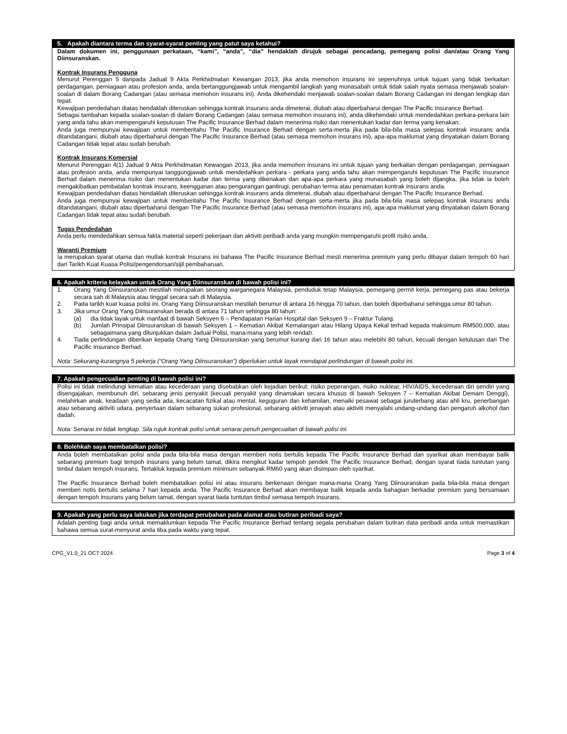5. Apakah diantara terma dan syarat-syarat penting yang patut saya ketahui?
Dalam dokumen ini, penggunaan perkataan, “kami”, “anda”, “dia” hendaklah dirujuk sebagai pencadang, pemegang polisi dan/atau Orang Yang Diinsuranskan.
Kontrak Insurans Pengguna
Menurut Perenggan 5 daripada Jadual 9 Akta Perkhidmatan Kewangan 2013, jika anda memohon insurans ini sepenuhnya untuk tujuan yang tidak berkaitan perdagangan, perniagaan atau profesion anda, anda bertanggungjawab untuk mengambil langkah yang munasabah untuk tidak salah nyata semasa menjawab soalan-soalan di dalam Borang Cadangan (atau semasa memohon insurans ini). Anda dikehendaki menjawab soalan-soalan dalam Borang Cadangan ini dengan lengkap dan tepat.
Kewajipan pendedahan diatas hendaklah diteruskan sehingga kontrak insurans anda dimeterai, diubah atau diperbaharui dengan The Pacific Insurance Berhad.
Sebagai tambahan kepada soalan-soalan di dalam Borang Cadangan (atau semasa memohon insurans ini), anda dikehendaki untuk mendedahkan perkara-perkara lain yang anda tahu akan mempengaruhi keputusan The Pacific Insurance Berhad dalam menerima risiko dan menentukan kadar dan terma yang kenakan.
Anda juga mempunyai kewajipan untuk memberitahu The Pacific Insurance Berhad dengan serta-merta jika pada bila-bila masa selepas kontrak insurans anda ditandatangani, diubah atau diperbaharui dengan The Pacific Insurance Berhad (atau semasa memohon insurans ini), apa-apa maklumat yang dinyatakan dalam Borang Cadangan tidak tepat atau sudah berubah.
Kontrak Insurans Komersial
Menurut Perenggan 4(1) Jadual 9 Akta Perkhidmatan Kewangan 2013, jika anda memohon insurans ini untuk tujuan yang berkaitan dengan perdagangan, perniagaan atau profesion anda, anda mempunyai tanggungjawab untuk mendedahkan perkara - perkara yang anda tahu akan mempengaruhi keputusan The Pacific Insurance Berhad dalam menerima risiko dan menentukan kadar dan terma yang dikenakan dan apa-apa perkara yang munasabah yang boleh dijangka, jika tidak ia boleh mengakibatkan pembatalan kontrak insurans, keengganan atau pengurangan gantirugi, perubahan terma atau penamatan kontrak insurans anda.
Kewajipan pendedahan diatas hendaklah diteruskan sehingga kontrak insurans anda dimeterai, diubah atau diperbaharui dengan The Pacific Insurance Berhad.
Anda juga mempunyai kewajipan untuk memberitahu The Pacific Insurance Berhad dengan serta-merta jika pada bila-bila masa selepas kontrak insurans anda ditandatangani, diubah atau diperbaharui dengan The Pacific Insurance Berhad (atau semasa memohon insurans ini), apa-apa maklumat yang dinyatakan dalam Borang Cadangan tidak tepat atau sudah berubah.
Tugas Pendedahan
Anda perlu mendedahkan semua fakta material seperti pekerjaan dan aktiviti peribadi anda yang mungkin mempengaruhi profil risiko anda.
Waranti Premium
Ia merupakan syarat utama dan mutlak kontrak Insurans ini bahawa The Pacific Insurance Berhad mesti menerima premium yang perlu dibayar dalam tempoh 60 hari dari Tarikh Kuat Kuasa Polisi/pengendorsan/sijil pembaharuan.
6. Apakah kriteria kelayakan untuk Orang Yang Diinsuranskan di bawah polisi ini?
1. Orang Yang Diinsuranskan mestilah merupakan seorang warganegara Malaysia, penduduk tetap Malaysia, pemegang permit kerja, pemegang pas atau bekerja secara sah di Malaysia atau tinggal secara sah di Malaysia.
2. Pada tarikh kuat kuasa polisi ini, Orang Yang Diinsuranskan mestilah berumur di antara 16 hingga 70 tahun, dan boleh diperbaharui sehingga umur 80 tahun.
3. Jika umur Orang Yang Diinsuranskan berada di antara 71 tahun sehingga 80 tahun:
(a) dia tidak layak untuk manfaat di bawah Seksyen 6 – Pendapatan Harian Hospital dan Seksyen 9 – Fraktur Tulang.
(b) Jumlah Prinsipal Diinsuranskan di bawah Seksyen 1 – Kematian Akibat Kemalangan atau Hilang Upaya Kekal terhad kepada maksimum RM500,000, atau sebagaimana yang ditunjukkan dalam Jadual Polisi, mana-mana yang lebih rendah.
4. Tiada perlindungan diberikan kepada Orang Yang Diinsuranskan yang berumur kurang dari 16 tahun atau melebihi 80 tahun, kecuali dengan kelulusan dari The Pacific Insurance Berhad.
Nota: Sekurang-kurangnya 5 pekerja (“Orang Yang Diinsuranskan”) diperlukan untuk layak mendapat perlindungan di bawah polisi ini.
7. Apakah pengecualian penting di bawah polisi ini?
Polisi ini tidak melindungi kematian atau kecederaan yang disebabkan oleh kejadian berikut: risiko peperangan, risiko nuklear, HIV/AIDS, kecederaan diri sendiri yang disengajakan, membunuh diri, sebarang jenis penyakit (kecuali penyakit yang dinamakan secara khusus di bawah Seksyen 7 – Kematian Akibat Demam Denggi), melahirkan anak, keadaan yang sedia ada, kecacatan fizikal atau mental, keguguran dan kehamilan, menaiki pesawat sebagai juruterbang atau ahli kru, penerbangan atau sebarang aktiviti udara, penyertaan dalam sebarang sukan profesional, sebarang aktiviti jenayah atau aktiviti menyalahi undang-undang dan pengaruh alkohol dan dadah.
Nota: Senarai ini tidak lengkap. Sila rujuk kontrak polisi untuk senarai penuh pengecualian di bawah polisi ini.
8. Bolehkah saya membatalkan polisi?
Anda boleh membatalkan polisi anda pada bila-bila masa dengan memberi notis bertulis kepada The Pacific Insurance Berhad dan syarikat akan membayar balik sebarang premium bagi tempoh insurans yang belum tamat, dikira mengikut kadar tempoh pendek The Pacific Insurance Berhad, dengan syarat tiada tuntutan yang timbul dalam tempoh insurans. Tertakluk kepada premium minimum sebanyak RM60 yang akan disimpan oleh syarikat.
The Pacific Insurance Berhad boleh membatalkan polisi ini atau insurans berkenaan dengan mana-mana Orang Yang Diinsuranskan pada bila-bila masa dengan memberi notis bertulis selama 7 hari kepada anda. The Pacific Insurance Berhad akan membayar balik kepada anda bahagian berkadar premium yang bersamaan dengan tempoh insurans yang belum tamat, dengan syarat tiada tuntutan timbul semasa tempoh insurans.
9. Apakah yang perlu saya lakukan jika terdapat perubahan pada alamat atau butiran peribadi saya?
Adalah penting bagi anda untuk memaklumkan kepada The Pacific Insurance Berhad tentang segala perubahan dalam butiran data peribadi anda untuk memastikan bahawa semua surat-menyurat anda tiba pada waktu yang tepat.
CPG_V1.0_21 OCT 2024 Page 3 of 4